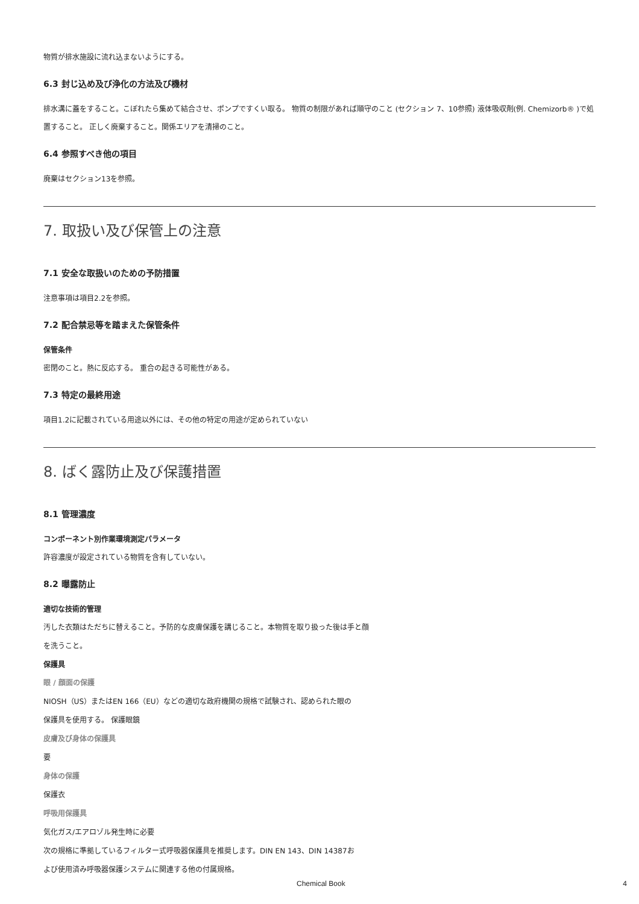物質が排水施設に流れ込まないようにする。
6.3 封じ込め及び浄化の方法及び機材
排水溝に蓋をすること。こぼれたら集めて結合させ、ポンプですくい取る。 物質の制限があれば順守のこと (セクション 7、10参照) 液体吸収剤(例. Chemizorb® )で処置すること。 正しく廃棄すること。関係エリアを清掃のこと。
6.4 参照すべき他の項目
廃棄はセクション13を参照。
7. 取扱い及び保管上の注意
7.1 安全な取扱いのための予防措置
注意事項は項目2.2を参照。
7.2 配合禁忌等を踏まえた保管条件
保管条件
密閉のこと。熱に反応する。 重合の起きる可能性がある。
7.3 特定の最終用途
項目1.2に記載されている用途以外には、その他の特定の用途が定められていない
8. ばく露防止及び保護措置
8.1 管理濃度
コンポーネント別作業環境測定パラメータ
許容濃度が設定されている物質を含有していない。
8.2 曝露防止
適切な技術的管理
汚した衣類はただちに替えること。予防的な皮膚保護を講じること。本物質を取り扱った後は手と顔
を洗うこと。
保護具
眼 / 顔面の保護
NIOSH（US）またはEN 166（EU）などの適切な政府機関の規格で試験され、認められた眼の
保護具を使用する。 保護眼鏡
皮膚及び身体の保護具
要
身体の保護
保護衣
呼吸用保護具
気化ガス/エアロゾル発生時に必要
次の規格に準拠しているフィルター式呼吸器保護具を推奨します。DIN EN 143、DIN 14387お
よび使用済み呼吸器保護システムに関連する他の付属規格。
Chemical Book 4